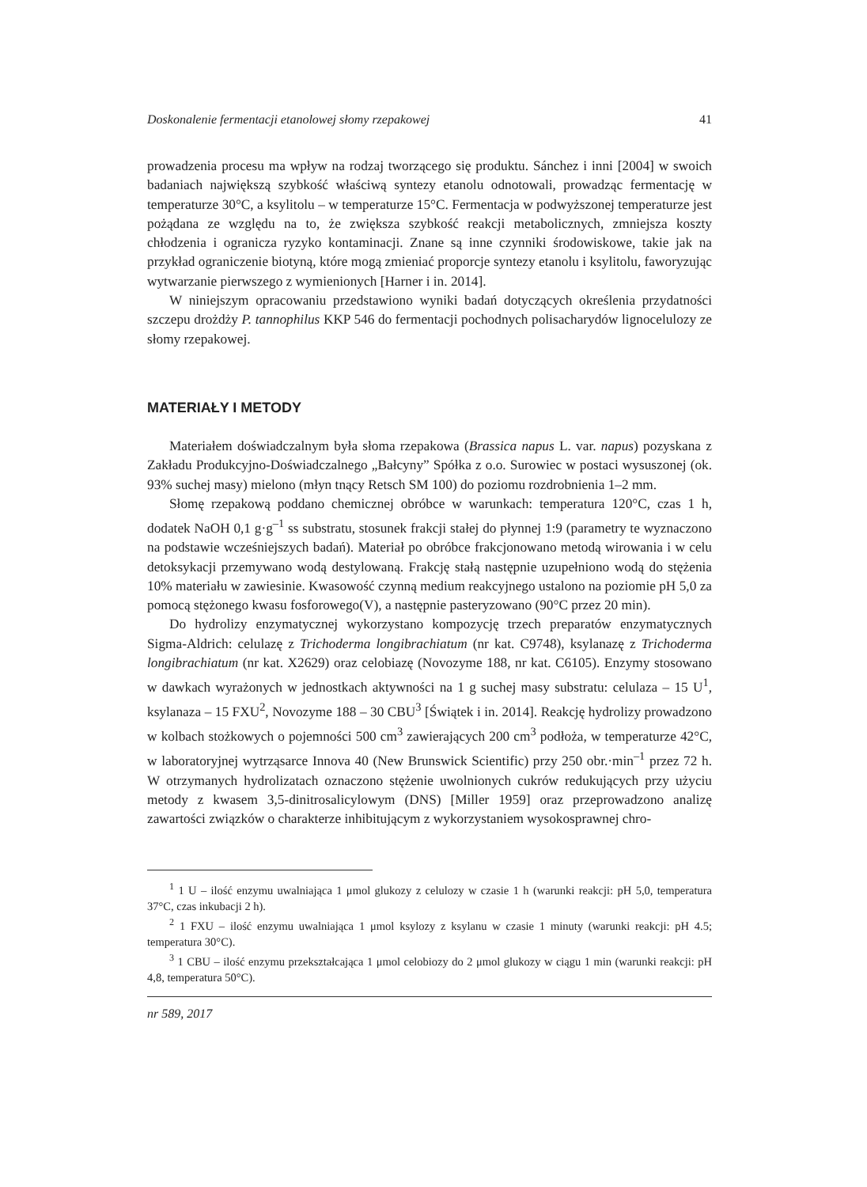Doskonalenie fermentacji etanolowej słomy rzepakowej 41
prowadzenia procesu ma wpływ na rodzaj tworzącego się produktu. Sánchez i inni [2004] w swoich badaniach największą szybkość właściwą syntezy etanolu odnotowali, prowadząc fermentację w temperaturze 30°C, a ksylitolu – w temperaturze 15°C. Fermentacja w podwyższonej temperaturze jest pożądana ze względu na to, że zwiększa szybkość reakcji metabolicznych, zmniejsza koszty chłodzenia i ogranicza ryzyko kontaminacji. Znane są inne czynniki środowiskowe, takie jak na przykład ograniczenie biotyną, które mogą zmieniać proporcje syntezy etanolu i ksylitolu, faworyzując wytwarzanie pierwszego z wymienionych [Harner i in. 2014].
W niniejszym opracowaniu przedstawiono wyniki badań dotyczących określenia przydatności szczepu drożdży P. tannophilus KKP 546 do fermentacji pochodnych polisacharydów lignocelulozy ze słomy rzepakowej.
MATERIAŁY I METODY
Materiałem doświadczalnym była słoma rzepakowa (Brassica napus L. var. napus) pozyskana z Zakładu Produkcyjno-Doświadczalnego „Bałcyny” Spółka z o.o. Surowiec w postaci wysuszonej (ok. 93% suchej masy) mielono (młyn tnący Retsch SM 100) do poziomu rozdrobnienia 1–2 mm.
Słomę rzepakową poddano chemicznej obróbce w warunkach: temperatura 120°C, czas 1 h, dodatek NaOH 0,1 g·g<sup>–1</sup> ss substratu, stosunek frakcji stałej do płynnej 1:9 (parametry te wyznaczono na podstawie wcześniejszych badań). Materiał po obróbce frakcjonowano metodą wirowania i w celu detoksykacji przemywano wodą destylowaną. Frakcję stałą następnie uzupełniono wodą do stężenia 10% materiału w zawiesinie. Kwasowość czynną medium reakcyjnego ustalono na poziomie pH 5,0 za pomocą stężonego kwasu fosforowego(V), a następnie pasteryzowano (90°C przez 20 min).
Do hydrolizy enzymatycznej wykorzystano kompozycję trzech preparatów enzymatycznych Sigma-Aldrich: celulazę z Trichoderma longibrachiatum (nr kat. C9748), ksylanazę z Trichoderma longibrachiatum (nr kat. X2629) oraz celobiazę (Novozyme 188, nr kat. C6105). Enzymy stosowano w dawkach wyrażonych w jednostkach aktywności na 1 g suchej masy substratu: celulaza – 15 U<sup>1</sup>, ksylanaza – 15 FXU<sup>2</sup>, Novozyme 188 – 30 CBU<sup>3</sup> [Świątek i in. 2014]. Reakcję hydrolizy prowadzono w kolbach stożkowych o pojemności 500 cm<sup>3</sup> zawierających 200 cm<sup>3</sup> podłoża, w temperaturze 42°C, w laboratoryjnej wytrząsarce Innova 40 (New Brunswick Scientific) przy 250 obr.·min<sup>–1</sup> przez 72 h. W otrzymanych hydrolizatach oznaczono stężenie uwolnionych cukrów redukujących przy użyciu metody z kwasem 3,5-dinitrosalicylowym (DNS) [Miller 1959] oraz przeprowadzono analizę zawartości związków o charakterze inhibitującym z wykorzystaniem wysokosprawnej chro-
<sup>1</sup> 1 U – ilość enzymu uwalniająca 1 μmol glukozy z celulozy w czasie 1 h (warunki reakcji: pH 5,0, temperatura 37°C, czas inkubacji 2 h).
<sup>2</sup> 1 FXU – ilość enzymu uwalniająca 1 μmol ksylozy z ksylanu w czasie 1 minuty (warunki reakcji: pH 4.5; temperatura 30°C).
<sup>3</sup> 1 CBU – ilość enzymu przekształcająca 1 μmol celobiozy do 2 μmol glukozy w ciągu 1 min (warunki reakcji: pH 4,8, temperatura 50°C).
nr 589, 2017